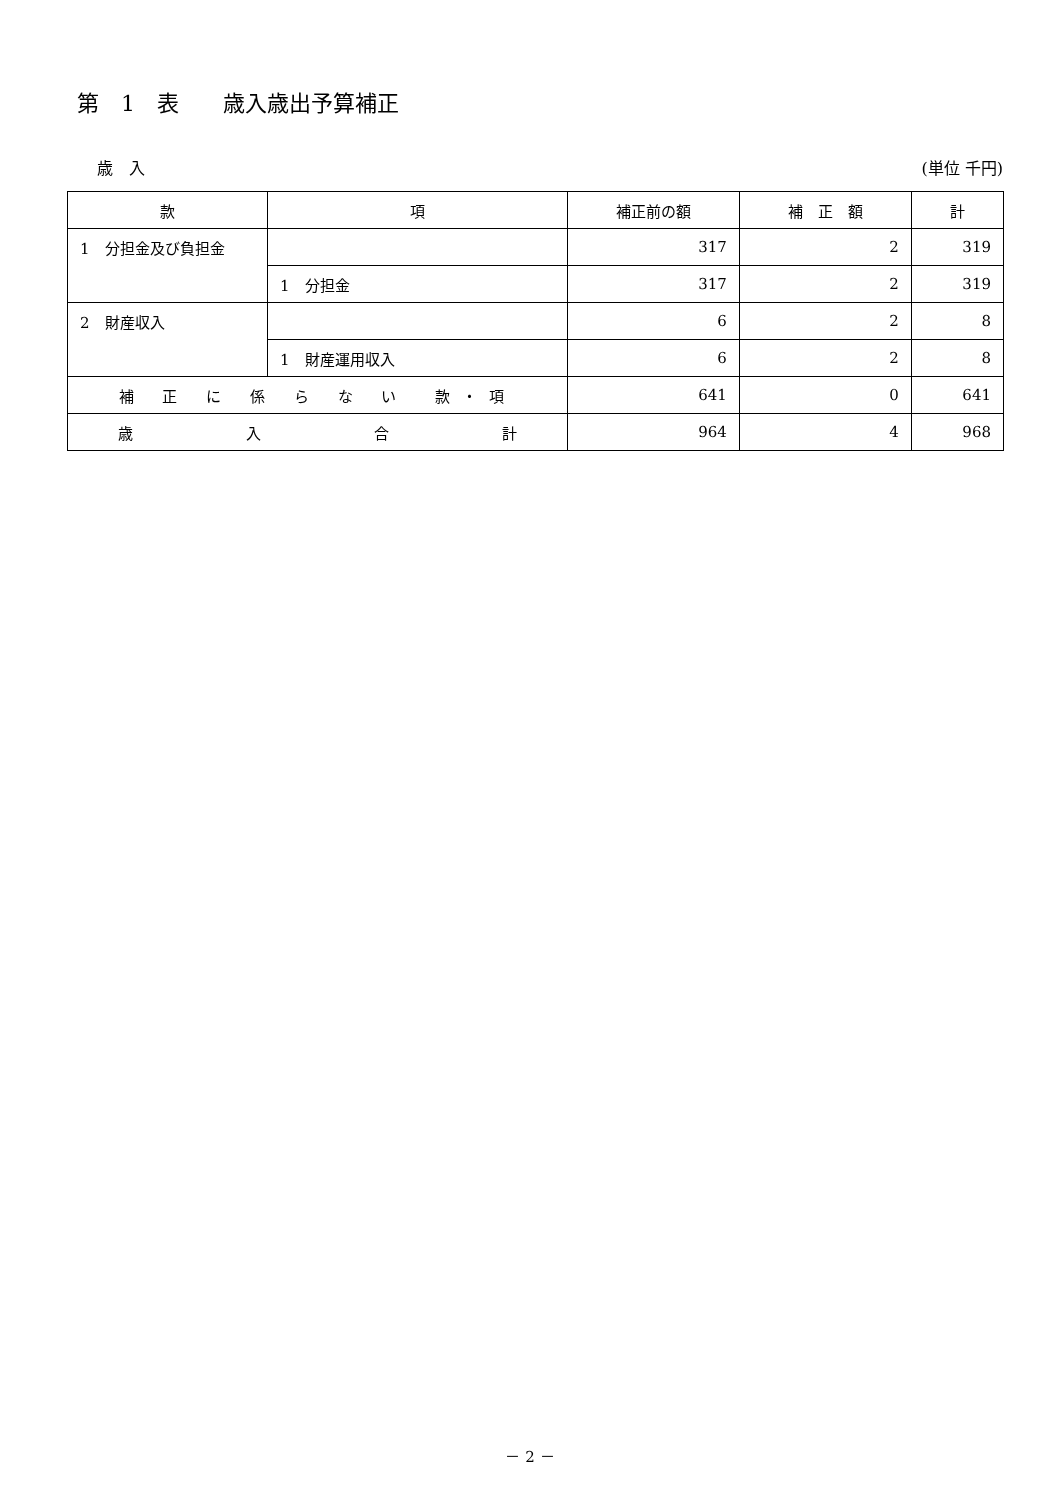第　1　表　　歳入歳出予算補正
歳　入 (単位 千円)
| 款 | 項 | 補正前の額 | 補 正 額 | 計 |
| --- | --- | --- | --- | --- |
| 1 分担金及び負担金 | | 317 | 2 | 319 |
| | 1 分担金 | 317 | 2 | 319 |
| 2 財産収入 | | 6 | 2 | 8 |
| | 1 財産運用収入 | 6 | 2 | 8 |
| 補 正 に 係 ら な い 款・項 | | 641 | 0 | 641 |
| 歳 入 合 計 | | 964 | 4 | 968 |
－ 2 －